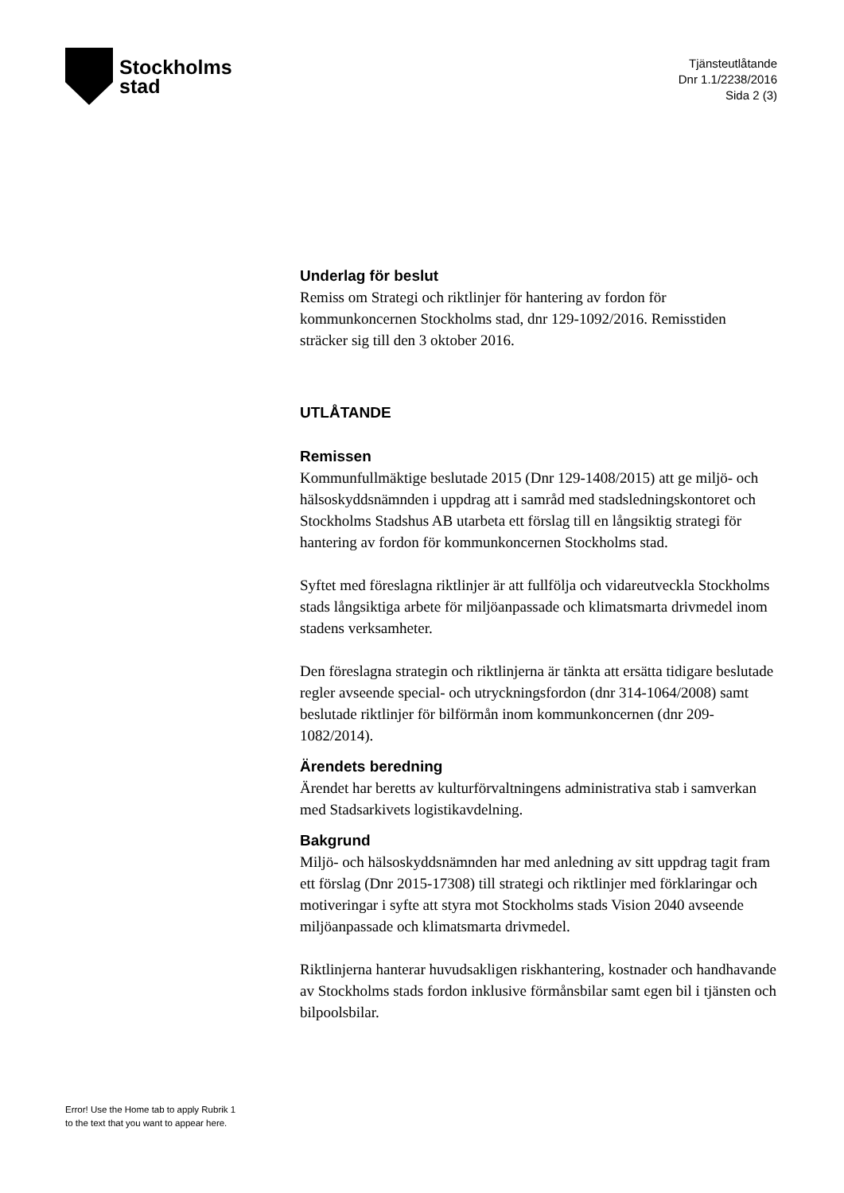Stockholms
stad
Tjänsteutlåtande
Dnr 1.1/2238/2016
Sida 2 (3)
Underlag för beslut
Remiss om Strategi och riktlinjer för hantering av fordon för kommunkoncernen Stockholms stad, dnr 129-1092/2016. Remisstiden sträcker sig till den 3 oktober 2016.
UTLÅTANDE
Remissen
Kommunfullmäktige beslutade 2015 (Dnr 129-1408/2015) att ge miljö- och hälsoskyddsnämnden i uppdrag att i samråd med stadsledningskontoret och Stockholms Stadshus AB utarbeta ett förslag till en långsiktig strategi för hantering av fordon för kommunkoncernen Stockholms stad.
Syftet med föreslagna riktlinjer är att fullfölja och vidareutveckla Stockholms stads långsiktiga arbete för miljöanpassade och klimatsmarta drivmedel inom stadens verksamheter.
Den föreslagna strategin och riktlinjerna är tänkta att ersätta tidigare beslutade regler avseende special- och utryckningsfordon (dnr 314-1064/2008) samt beslutade riktlinjer för bilförmån inom kommunkoncernen (dnr 209-1082/2014).
Ärendets beredning
Ärendet har beretts av kulturförvaltningens administrativa stab i samverkan med Stadsarkivets logistikavdelning.
Bakgrund
Miljö- och hälsoskyddsnämnden har med anledning av sitt uppdrag tagit fram ett förslag (Dnr 2015-17308) till strategi och riktlinjer med förklaringar och motiveringar i syfte att styra mot Stockholms stads Vision 2040 avseende miljöanpassade och klimatsmarta drivmedel.
Riktlinjerna hanterar huvudsakligen riskhantering, kostnader och handhavande av Stockholms stads fordon inklusive förmånsbilar samt egen bil i tjänsten och bilpoolsbilar.
Error! Use the Home tab to apply Rubrik 1
to the text that you want to appear here.